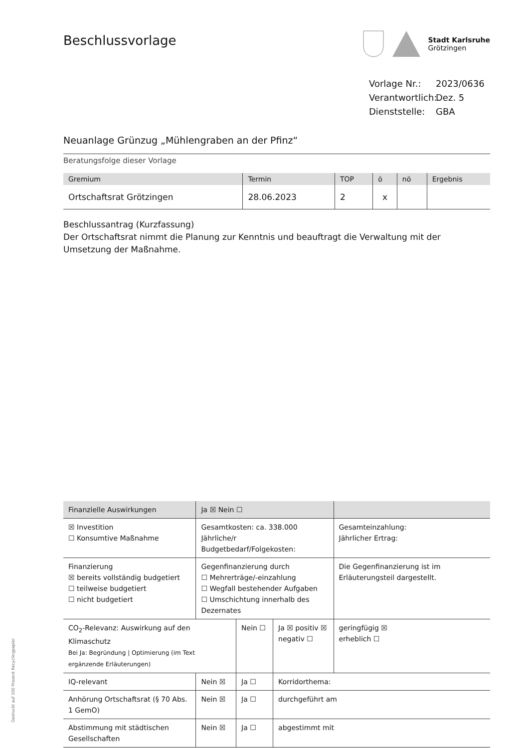Beschlussvorlage
Stadt Karlsruhe
Grötzingen
Vorlage Nr.: 2023/0636
Verantwortlich: Dez. 5
Dienststelle: GBA
Neuanlage Grünzug „Mühlengraben an der Pfinz“
Beratungsfolge dieser Vorlage
| Gremium | Termin | TOP | ö | nö | Ergebnis |
| --- | --- | --- | --- | --- | --- |
| Ortschaftsrat Grötzingen | 28.06.2023 | 2 | x | | |
Beschlussantrag (Kurzfassung)
Der Ortschaftsrat nimmt die Planung zur Kenntnis und beauftragt die Verwaltung mit der Umsetzung der Maßnahme.
| Finanzielle Auswirkungen | Ja ☒ Nein ☐ | | | |
| ☒ Investition ☐ Konsumtive Maßnahme | Gesamtkosten: ca. 338.000 Jährliche/r Budgetbedarf/Folgekosten: | | | Gesamteinzahlung: Jährlicher Ertrag: |
| Finanzierung ☒ bereits vollständig budgetiert ☐ teilweise budgetiert ☐ nicht budgetiert | Gegenfinanzierung durch ☐ Mehrerträge/-einzahlung ☐ Wegfall bestehender Aufgaben ☐ Umschichtung innerhalb des Dezernates | | | Die Gegenfinanzierung ist im Erläuterungsteil dargestellt. |
| CO<sub>2</sub>-Relevanz: Auswirkung auf den Klimaschutz Bei Ja: Begründung / Optimierung (im Text ergänzende Erläuterungen) | | Nein ☐ | Ja ☒ positiv ☒ negativ ☐ | geringfügig ☒ erheblich ☐ |
| IQ-relevant | Nein ☒ | Ja ☐ | Korridorthema: | |
| Anhörung Ortschaftsrat (§ 70 Abs. 1 GemO) | Nein ☒ | Ja ☐ | durchgeführt am | |
| Abstimmung mit städtischen Gesellschaften | Nein ☒ | Ja ☐ | abgestimmt mit | |
Gedruckt auf 100 Prozent Recyclingpapier